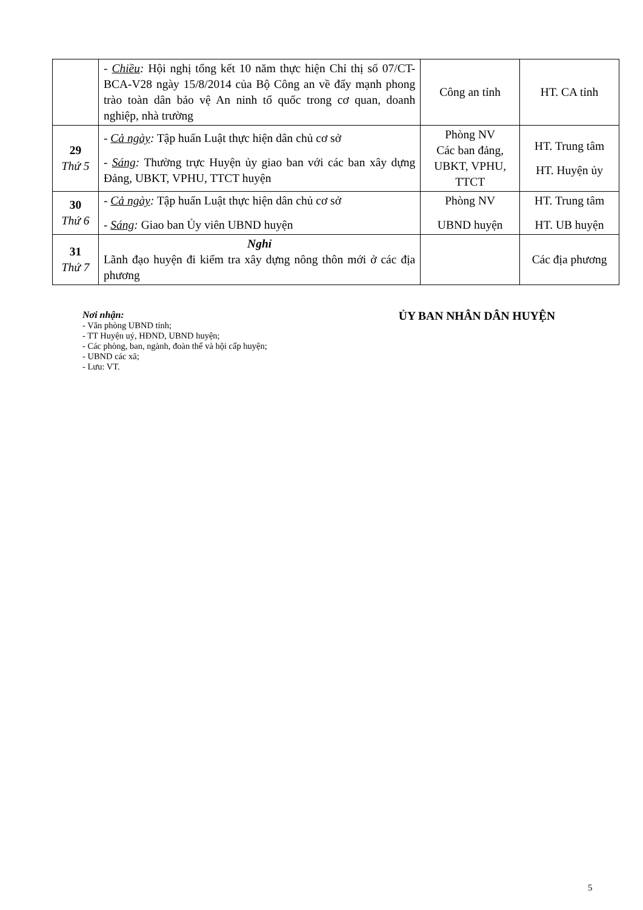| | - Chiều : Hội nghị tổng kết 10 năm thực hiện Chỉ thị số 07/CT-BCA-V28 ngày 15/8/2014 của Bộ Công an về đẩy mạnh phong trào toàn dân bảo vệ An ninh tổ quốc trong cơ quan, doanh nghiệp, nhà trường | Công an tỉnh | HT. CA tỉnh |
| 29 Thứ 5 | - Cả ngày : Tập huấn Luật thực hiện dân chủ cơ sở - Sáng : Thường trực Huyện ủy giao ban với các ban xây dựng Đảng, UBKT, VPHU, TTCT huyện | Phòng NV Các ban đảng, UBKT, VPHU, TTCT | HT. Trung tâm HT. Huyện ủy |
| 30 Thứ 6 | - Cả ngày : Tập huấn Luật thực hiện dân chủ cơ sở - Sáng : Giao ban Ủy viên UBND huyện | Phòng NV UBND huyện | HT. Trung tâm HT. UB huyện |
| 31 Thứ 7 | Nghỉ Lãnh đạo huyện đi kiểm tra xây dựng nông thôn mới ở các địa phương | | Các địa phương |
Nơi nhận:
- Văn phòng UBND tỉnh;
- TT Huyện uỷ, HĐND, UBND huyện;
- Các phòng, ban, ngành, đoàn thể và hội cấp huyện;
- UBND các xã;
- Lưu: VT.
ỦY BAN NHÂN DÂN HUYỆN
5